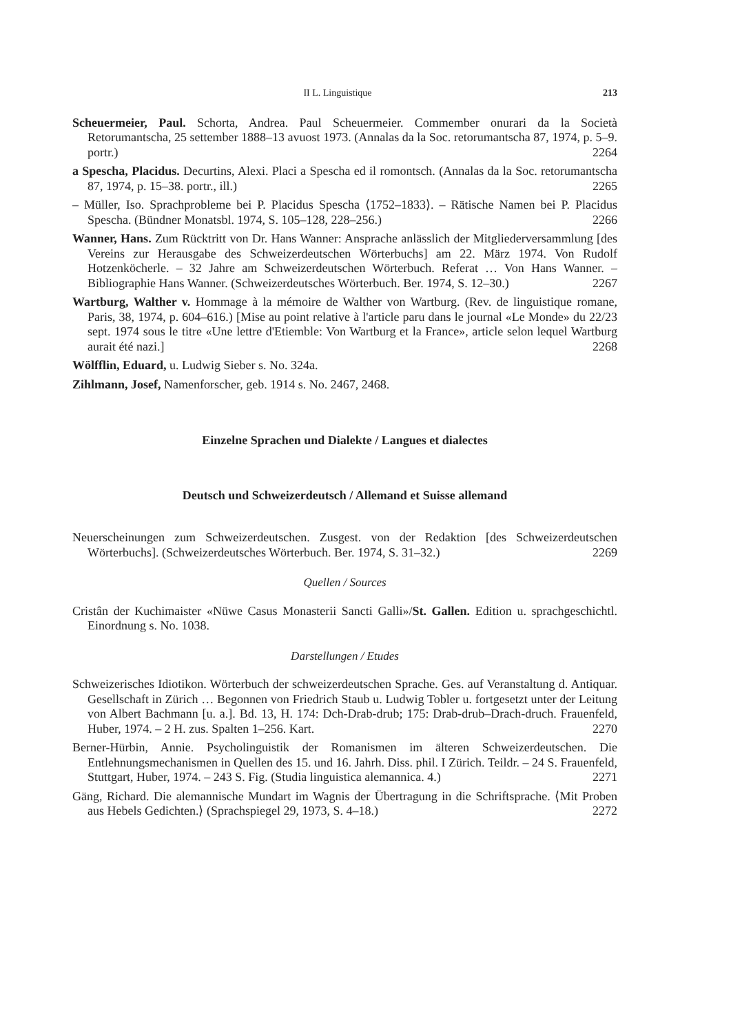II L. Linguistique 213
Scheuermeier, Paul. Schorta, Andrea. Paul Scheuermeier. Commember onurari da la Società Retorumantscha, 25 settember 1888–13 avuost 1973. (Annalas da la Soc. retorumantscha 87, 1974, p. 5–9. portr.) 2264
a Spescha, Placidus. Decurtins, Alexi. Placi a Spescha ed il romontsch. (Annalas da la Soc. retorumantscha 87, 1974, p. 15–38. portr., ill.) 2265
– Müller, Iso. Sprachprobleme bei P. Placidus Spescha ⟨1752–1833⟩. – Rätische Namen bei P. Placidus Spescha. (Bündner Monatsbl. 1974, S. 105–128, 228–256.) 2266
Wanner, Hans. Zum Rücktritt von Dr. Hans Wanner: Ansprache anlässlich der Mitgliederversammlung [des Vereins zur Herausgabe des Schweizerdeutschen Wörterbuchs] am 22. März 1974. Von Rudolf Hotzenköcherle. – 32 Jahre am Schweizerdeutschen Wörterbuch. Referat … Von Hans Wanner. – Bibliographie Hans Wanner. (Schweizerdeutsches Wörterbuch. Ber. 1974, S. 12–30.) 2267
Wartburg, Walther v. Hommage à la mémoire de Walther von Wartburg. (Rev. de linguistique romane, Paris, 38, 1974, p. 604–616.) [Mise au point relative à l'article paru dans le journal «Le Monde» du 22/23 sept. 1974 sous le titre «Une lettre d'Etiemble: Von Wartburg et la France», article selon lequel Wartburg aurait été nazi.] 2268
Wölfflin, Eduard, u. Ludwig Sieber s. No. 324a.
Zihlmann, Josef, Namenforscher, geb. 1914 s. No. 2467, 2468.
Einzelne Sprachen und Dialekte / Langues et dialectes
Deutsch und Schweizerdeutsch / Allemand et Suisse allemand
Neuerscheinungen zum Schweizerdeutschen. Zusgest. von der Redaktion [des Schweizerdeutschen Wörterbuchs]. (Schweizerdeutsches Wörterbuch. Ber. 1974, S. 31–32.) 2269
Quellen / Sources
Cristân der Kuchimaister «Nüwe Casus Monasterii Sancti Galli»/St. Gallen. Edition u. sprachgeschichtl. Einordnung s. No. 1038.
Darstellungen / Etudes
Schweizerisches Idiotikon. Wörterbuch der schweizerdeutschen Sprache. Ges. auf Veranstaltung d. Antiquar. Gesellschaft in Zürich … Begonnen von Friedrich Staub u. Ludwig Tobler u. fortgesetzt unter der Leitung von Albert Bachmann [u. a.]. Bd. 13, H. 174: Dch-Drab-drub; 175: Drab-drub–Drach-druch. Frauenfeld, Huber, 1974. – 2 H. zus. Spalten 1–256. Kart. 2270
Berner-Hürbin, Annie. Psycholinguistik der Romanismen im älteren Schweizerdeutschen. Die Entlehnungsmechanismen in Quellen des 15. und 16. Jahrh. Diss. phil. I Zürich. Teildr. – 24 S. Frauenfeld, Stuttgart, Huber, 1974. – 243 S. Fig. (Studia linguistica alemannica. 4.) 2271
Gäng, Richard. Die alemannische Mundart im Wagnis der Übertragung in die Schriftsprache. ⟨Mit Proben aus Hebels Gedichten.⟩ (Sprachspiegel 29, 1973, S. 4–18.) 2272